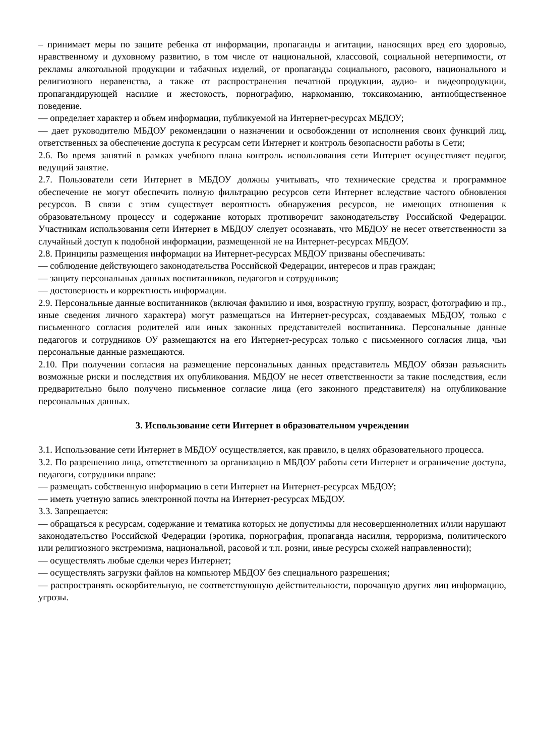– принимает меры по защите ребенка от информации, пропаганды и агитации, наносящих вред его здоровью, нравственному и духовному развитию, в том числе от национальной, классовой, социальной нетерпимости, от рекламы алкогольной продукции и табачных изделий, от пропаганды социального, расового, национального и религиозного неравенства, а также от распространения печатной продукции, аудио- и видеопродукции, пропагандирующей насилие и жестокость, порнографию, наркоманию, токсикоманию, антиобщественное поведение.
— определяет характер и объем информации, публикуемой на Интернет-ресурсах МБДОУ;
— дает руководителю МБДОУ рекомендации о назначении и освобождении от исполнения своих функций лиц, ответственных за обеспечение доступа к ресурсам сети Интернет и контроль безопасности работы в Сети;
2.6. Во время занятий в рамках учебного плана контроль использования сети Интернет осуществляет педагог, ведущий занятие.
2.7. Пользователи сети Интернет в МБДОУ должны учитывать, что технические средства и программное обеспечение не могут обеспечить полную фильтрацию ресурсов сети Интернет вследствие частого обновления ресурсов. В связи с этим существует вероятность обнаружения ресурсов, не имеющих отношения к образовательному процессу и содержание которых противоречит законодательству Российской Федерации. Участникам использования сети Интернет в МБДОУ следует осознавать, что МБДОУ не несет ответственности за случайный доступ к подобной информации, размещенной не на Интернет-ресурсах МБДОУ.
2.8. Принципы размещения информации на Интернет-ресурсах МБДОУ призваны обеспечивать:
— соблюдение действующего законодательства Российской Федерации, интересов и прав граждан;
— защиту персональных данных воспитанников, педагогов и сотрудников;
— достоверность и корректность информации.
2.9. Персональные данные воспитанников (включая фамилию и имя, возрастную группу, возраст, фотографию и пр., иные сведения личного характера) могут размещаться на Интернет-ресурсах, создаваемых МБДОУ, только с письменного согласия родителей или иных законных представителей воспитанника. Персональные данные педагогов и сотрудников ОУ размещаются на его Интернет-ресурсах только с письменного согласия лица, чьи персональные данные размещаются.
2.10. При получении согласия на размещение персональных данных представитель МБДОУ обязан разъяснить возможные риски и последствия их опубликования. МБДОУ не несет ответственности за такие последствия, если предварительно было получено письменное согласие лица (его законного представителя) на опубликование персональных данных.
3. Использование сети Интернет в образовательном учреждении
3.1. Использование сети Интернет в МБДОУ осуществляется, как правило, в целях образовательного процесса.
3.2. По разрешению лица, ответственного за организацию в МБДОУ работы сети Интернет и ограничение доступа, педагоги, сотрудники вправе:
— размещать собственную информацию в сети Интернет на Интернет-ресурсах МБДОУ;
— иметь учетную запись электронной почты на Интернет-ресурсах МБДОУ.
3.3. Запрещается:
— обращаться к ресурсам, содержание и тематика которых не допустимы для несовершеннолетних и/или нарушают законодательство Российской Федерации (эротика, порнография, пропаганда насилия, терроризма, политического или религиозного экстремизма, национальной, расовой и т.п. розни, иные ресурсы схожей направленности);
— осуществлять любые сделки через Интернет;
— осуществлять загрузки файлов на компьютер МБДОУ без специального разрешения;
— распространять оскорбительную, не соответствующую действительности, порочащую других лиц информацию, угрозы.